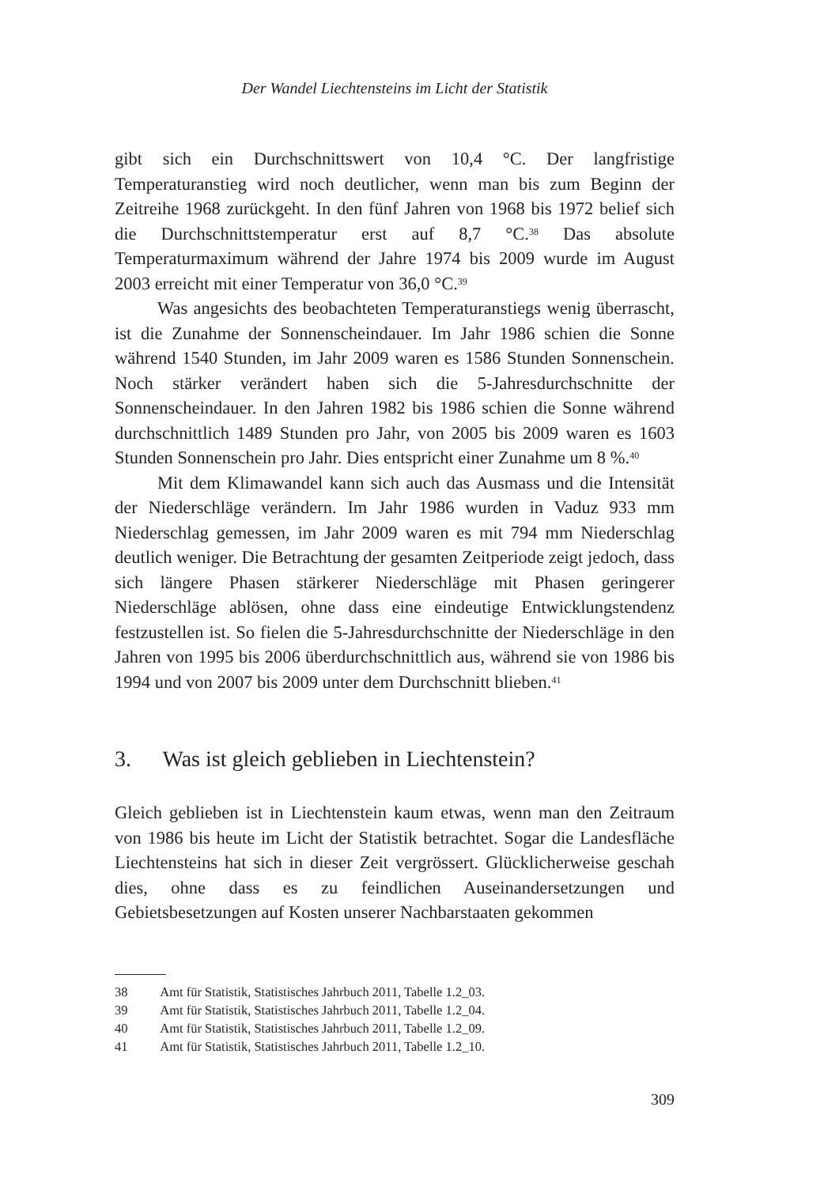Der Wandel Liechtensteins im Licht der Statistik
gibt sich ein Durchschnittswert von 10,4 °C. Der langfristige Temperaturanstieg wird noch deutlicher, wenn man bis zum Beginn der Zeitreihe 1968 zurückgeht. In den fünf Jahren von 1968 bis 1972 belief sich die Durchschnittstemperatur erst auf 8,7 °C.<sup>38</sup> Das absolute Temperaturmaximum während der Jahre 1974 bis 2009 wurde im August 2003 erreicht mit einer Temperatur von 36,0 °C.<sup>39</sup>
Was angesichts des beobachteten Temperaturanstiegs wenig überrascht, ist die Zunahme der Sonnenscheindauer. Im Jahr 1986 schien die Sonne während 1540 Stunden, im Jahr 2009 waren es 1586 Stunden Sonnenschein. Noch stärker verändert haben sich die 5-Jahresdurchschnitte der Sonnenscheindauer. In den Jahren 1982 bis 1986 schien die Sonne während durchschnittlich 1489 Stunden pro Jahr, von 2005 bis 2009 waren es 1603 Stunden Sonnenschein pro Jahr. Dies entspricht einer Zunahme um 8 %.<sup>40</sup>
Mit dem Klimawandel kann sich auch das Ausmass und die Intensität der Niederschläge verändern. Im Jahr 1986 wurden in Vaduz 933 mm Niederschlag gemessen, im Jahr 2009 waren es mit 794 mm Niederschlag deutlich weniger. Die Betrachtung der gesamten Zeitperiode zeigt jedoch, dass sich längere Phasen stärkerer Niederschläge mit Phasen geringerer Niederschläge ablösen, ohne dass eine eindeutige Entwicklungstendenz festzustellen ist. So fielen die 5-Jahresdurchschnitte der Niederschläge in den Jahren von 1995 bis 2006 überdurchschnittlich aus, während sie von 1986 bis 1994 und von 2007 bis 2009 unter dem Durchschnitt blieben.<sup>41</sup>
3. Was ist gleich geblieben in Liechtenstein?
Gleich geblieben ist in Liechtenstein kaum etwas, wenn man den Zeitraum von 1986 bis heute im Licht der Statistik betrachtet. Sogar die Landesfläche Liechtensteins hat sich in dieser Zeit vergrössert. Glücklicherweise geschah dies, ohne dass es zu feindlichen Auseinandersetzungen und Gebietsbesetzungen auf Kosten unserer Nachbarstaaten gekommen
38 Amt für Statistik, Statistisches Jahrbuch 2011, Tabelle 1.2_03.
39 Amt für Statistik, Statistisches Jahrbuch 2011, Tabelle 1.2_04.
40 Amt für Statistik, Statistisches Jahrbuch 2011, Tabelle 1.2_09.
41 Amt für Statistik, Statistisches Jahrbuch 2011, Tabelle 1.2_10.
309